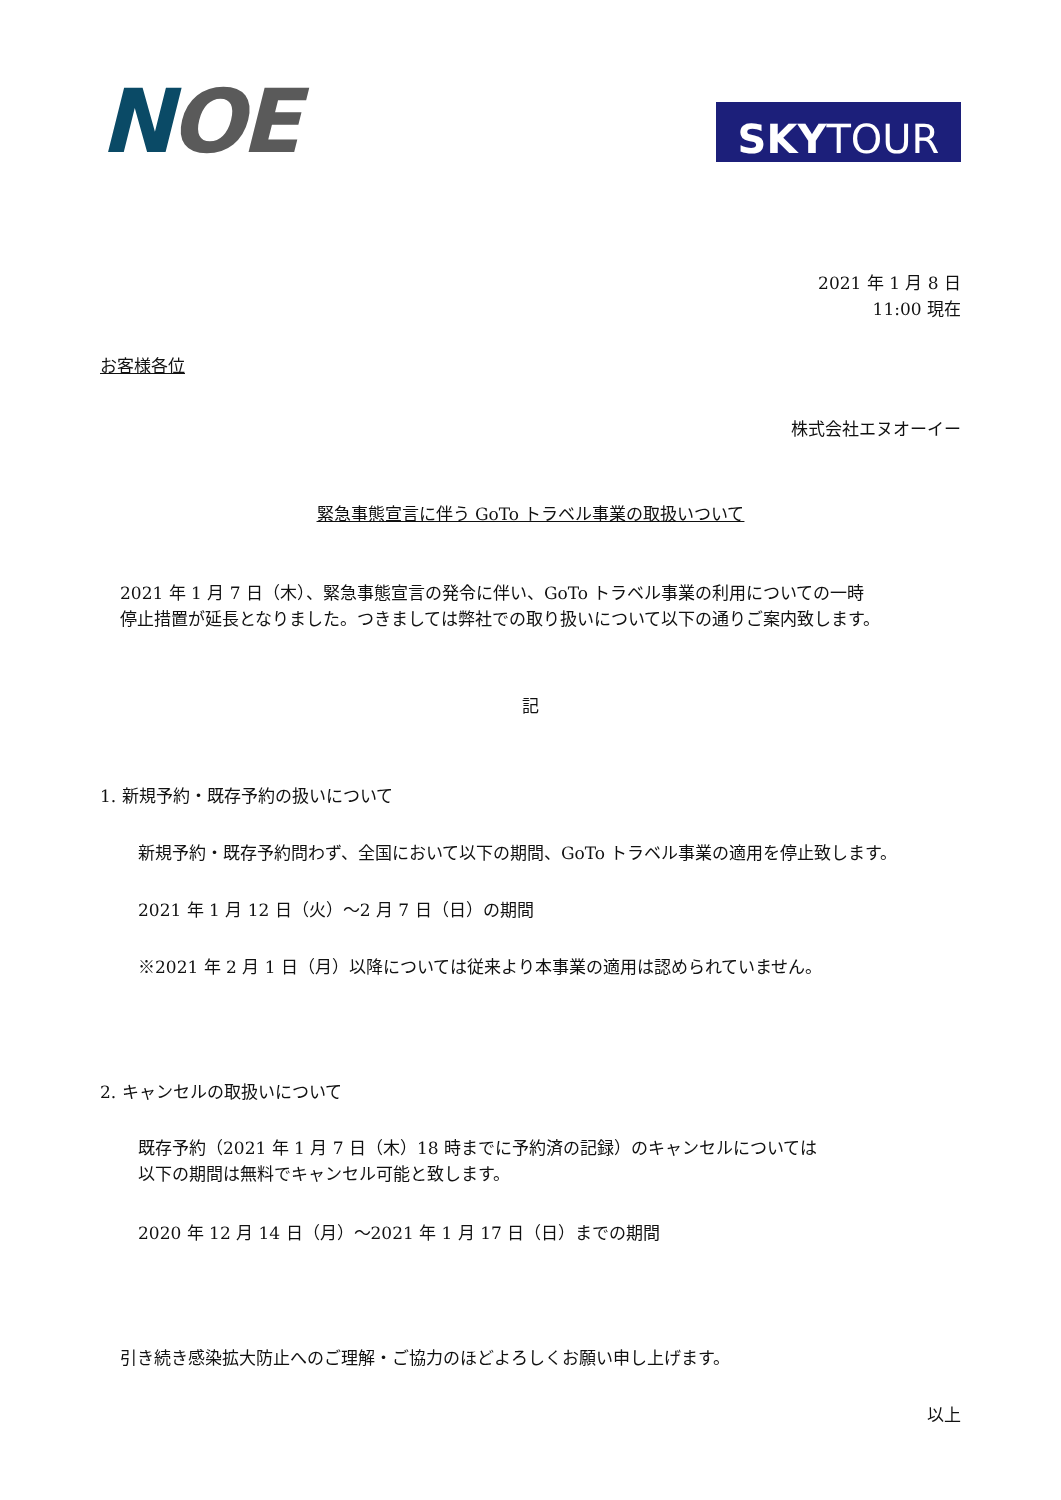NOE
SKY TOUR
2021 年 1 月 8 日
11:00 現在
お客様各位
株式会社エヌオーイー
緊急事態宣言に伴う GoTo トラベル事業の取扱いついて
2021 年 1 月 7 日（木）、緊急事態宣言の発令に伴い、GoTo トラベル事業の利用についての一時
停止措置が延長となりました。つきましては弊社での取り扱いについて以下の通りご案内致します。
記
1. 新規予約・既存予約の扱いについて
新規予約・既存予約問わず、全国において以下の期間、GoTo トラベル事業の適用を停止致します。
2021 年 1 月 12 日（火）～2 月 7 日（日）の期間
※2021 年 2 月 1 日（月）以降については従来より本事業の適用は認められていません。
2. キャンセルの取扱いについて
既存予約（2021 年 1 月 7 日（木）18 時までに予約済の記録）のキャンセルについては
以下の期間は無料でキャンセル可能と致します。
2020 年 12 月 14 日（月）～2021 年 1 月 17 日（日）までの期間
引き続き感染拡大防止へのご理解・ご協力のほどよろしくお願い申し上げます。
以上